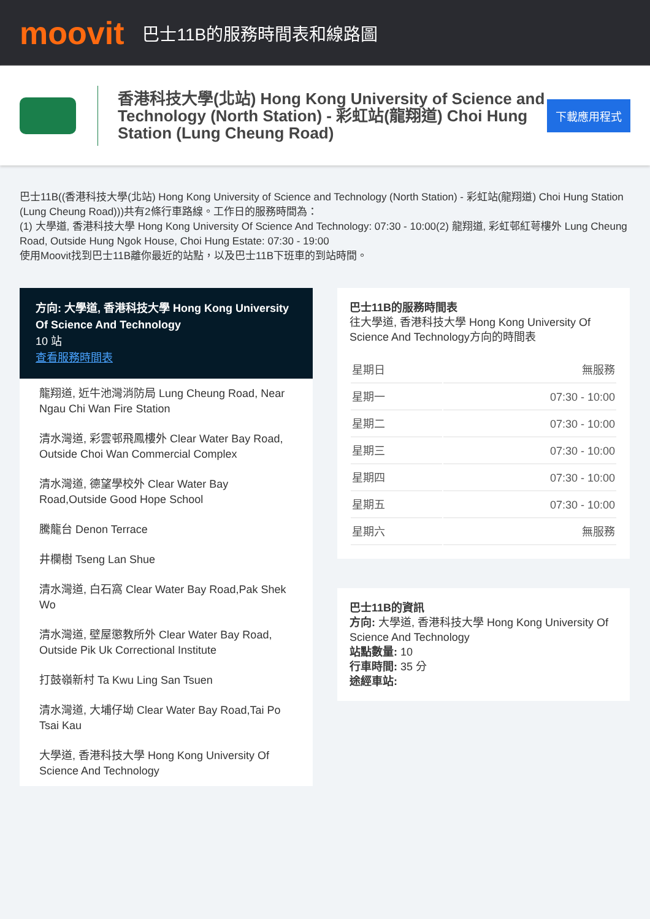moovit
巴士11B的服務時間表和線路圖
香港科技大學(北站) Hong Kong University of Science and Technology (North Station) - 彩虹站(龍翔道) Choi Hung Station (Lung Cheung Road)
下載應用程式
巴士11B((香港科技大學(北站) Hong Kong University of Science and Technology (North Station) - 彩虹站(龍翔道) Choi Hung Station (Lung Cheung Road)))共有2條行車路線。工作日的服務時間為：
(1) 大學道, 香港科技大學 Hong Kong University Of Science And Technology: 07:30 - 10:00(2) 龍翔道, 彩虹邨紅萼樓外 Lung Cheung Road, Outside Hung Ngok House, Choi Hung Estate: 07:30 - 19:00
使用Moovit找到巴士11B離你最近的站點，以及巴士11B下班車的到站時間。
方向: 大學道, 香港科技大學 Hong Kong University Of Science And Technology
10 站
查看服務時間表
龍翔道, 近牛池灣消防局 Lung Cheung Road, Near Ngau Chi Wan Fire Station
清水灣道, 彩雲邨飛鳳樓外 Clear Water Bay Road, Outside Choi Wan Commercial Complex
清水灣道, 德望學校外 Clear Water Bay Road,Outside Good Hope School
騰龍台 Denon Terrace
井欄樹 Tseng Lan Shue
清水灣道, 白石窩 Clear Water Bay Road,Pak Shek Wo
清水灣道, 壁屋懲教所外 Clear Water Bay Road, Outside Pik Uk Correctional Institute
打鼓嶺新村 Ta Kwu Ling San Tsuen
清水灣道, 大埔仔坳 Clear Water Bay Road,Tai Po Tsai Kau
大學道, 香港科技大學 Hong Kong University Of Science And Technology
巴士11B的服務時間表
往大學道, 香港科技大學 Hong Kong University Of Science And Technology方向的時間表
| 星期日 | 無服務 |
| 星期一 | 07:30 - 10:00 |
| 星期二 | 07:30 - 10:00 |
| 星期三 | 07:30 - 10:00 |
| 星期四 | 07:30 - 10:00 |
| 星期五 | 07:30 - 10:00 |
| 星期六 | 無服務 |
巴士11B的資訊
方向: 大學道, 香港科技大學 Hong Kong University Of Science And Technology
站點數量: 10
行車時間: 35 分
途經車站: